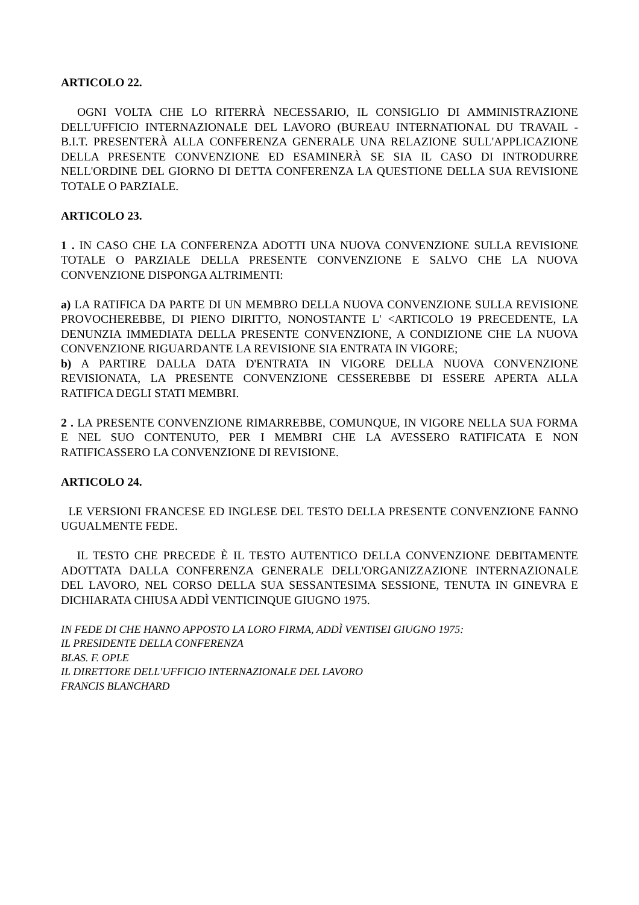ARTICOLO 22.
OGNI VOLTA CHE LO RITERRÀ NECESSARIO, IL CONSIGLIO DI AMMINISTRAZIONE DELL'UFFICIO INTERNAZIONALE DEL LAVORO (BUREAU INTERNATIONAL DU TRAVAIL - B.I.T. PRESENTERÀ ALLA CONFERENZA GENERALE UNA RELAZIONE SULL'APPLICAZIONE DELLA PRESENTE CONVENZIONE ED ESAMINERÀ SE SIA IL CASO DI INTRODURRE NELL'ORDINE DEL GIORNO DI DETTA CONFERENZA LA QUESTIONE DELLA SUA REVISIONE TOTALE O PARZIALE.
ARTICOLO 23.
1 . IN CASO CHE LA CONFERENZA ADOTTI UNA NUOVA CONVENZIONE SULLA REVISIONE TOTALE O PARZIALE DELLA PRESENTE CONVENZIONE E SALVO CHE LA NUOVA CONVENZIONE DISPONGA ALTRIMENTI:
a) LA RATIFICA DA PARTE DI UN MEMBRO DELLA NUOVA CONVENZIONE SULLA REVISIONE PROVOCHEREBBE, DI PIENO DIRITTO, NONOSTANTE L' <ARTICOLO 19 PRECEDENTE, LA DENUNZIA IMMEDIATA DELLA PRESENTE CONVENZIONE, A CONDIZIONE CHE LA NUOVA CONVENZIONE RIGUARDANTE LA REVISIONE SIA ENTRATA IN VIGORE;
b) A PARTIRE DALLA DATA D'ENTRATA IN VIGORE DELLA NUOVA CONVENZIONE REVISIONATA, LA PRESENTE CONVENZIONE CESSEREBBE DI ESSERE APERTA ALLA RATIFICA DEGLI STATI MEMBRI.
2 . LA PRESENTE CONVENZIONE RIMARREBBE, COMUNQUE, IN VIGORE NELLA SUA FORMA E NEL SUO CONTENUTO, PER I MEMBRI CHE LA AVESSERO RATIFICATA E NON RATIFICASSERO LA CONVENZIONE DI REVISIONE.
ARTICOLO 24.
LE VERSIONI FRANCESE ED INGLESE DEL TESTO DELLA PRESENTE CONVENZIONE FANNO UGUALMENTE FEDE.
IL TESTO CHE PRECEDE È IL TESTO AUTENTICO DELLA CONVENZIONE DEBITAMENTE ADOTTATA DALLA CONFERENZA GENERALE DELL'ORGANIZZAZIONE INTERNAZIONALE DEL LAVORO, NEL CORSO DELLA SUA SESSANTESIMA SESSIONE, TENUTA IN GINEVRA E DICHIARATA CHIUSA ADDÌ VENTICINQUE GIUGNO 1975.
IN FEDE DI CHE HANNO APPOSTO LA LORO FIRMA, ADDÌ VENTISEI GIUGNO 1975:
IL PRESIDENTE DELLA CONFERENZA
BLAS. F. OPLE
IL DIRETTORE DELL'UFFICIO INTERNAZIONALE DEL LAVORO
FRANCIS BLANCHARD